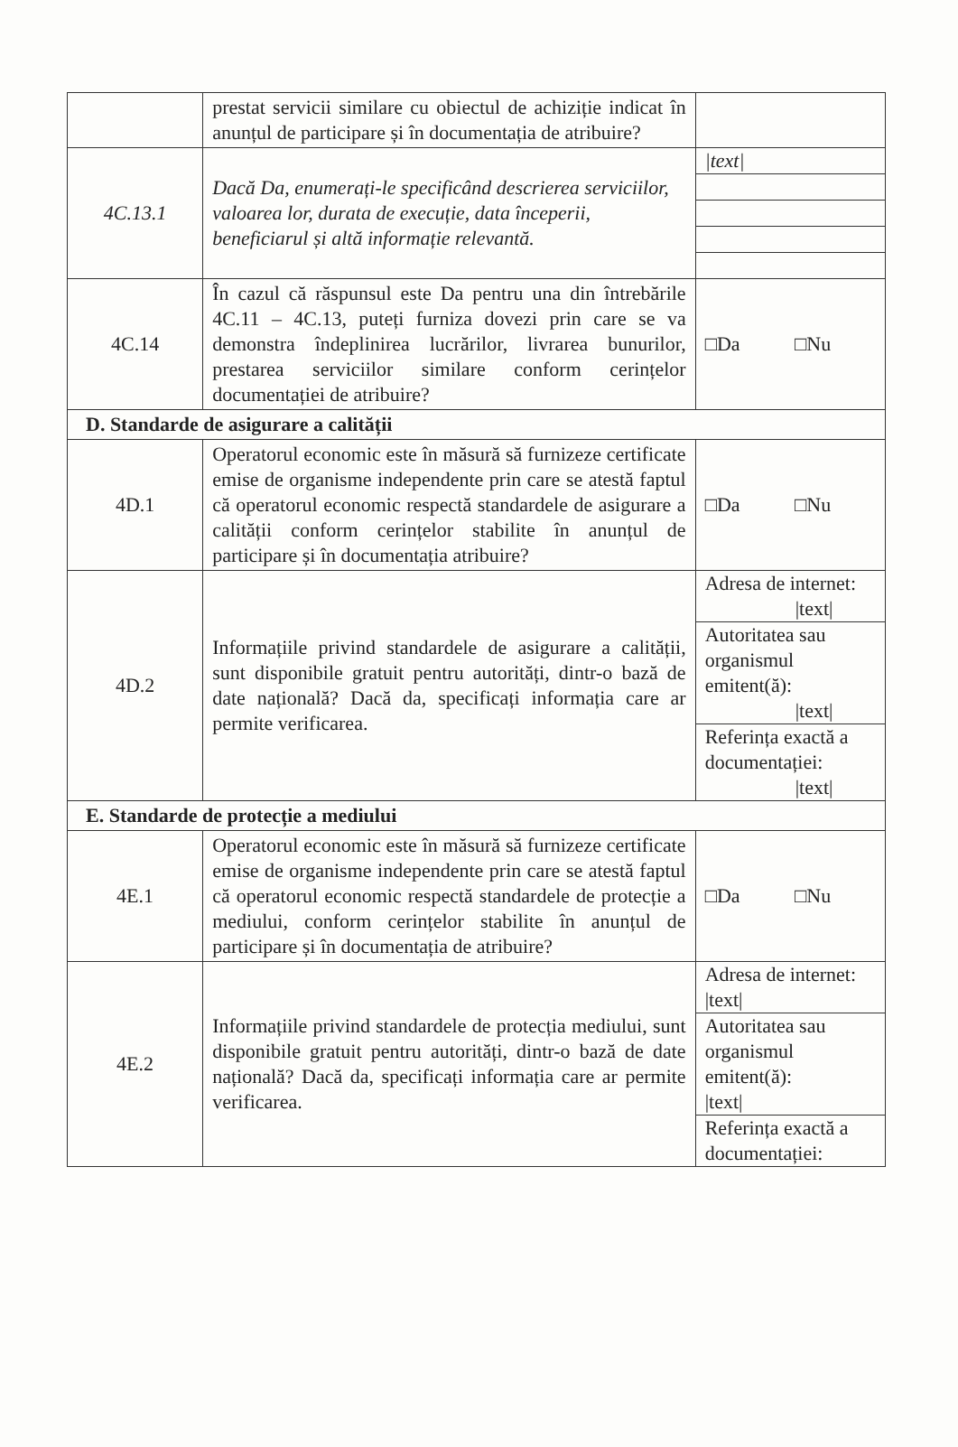| | prestat servicii similare cu obiectul de achiziție indicat în anunțul de participare și în documentația de atribuire? | |
| 4C.13.1 | Dacă Da, enumerați-le specificând descrierea serviciilor, valoarea lor, durata de execuție, data începerii, beneficiarul și altă informație relevantă. | / /text/ / |
| 4C.14 | În cazul că răspunsul este Da pentru una din întrebările 4C.11 – 4C.13, puteți furniza dovezi prin care se va demonstra îndeplinirea lucrărilor, livrarea bunurilor, prestarea serviciilor similare conform cerințelor documentației de atribuire? | □Da □Nu |
| D. Standarde de asigurare a calității | | |
| 4D.1 | Operatorul economic este în măsură să furnizeze certificate emise de organisme independente prin care se atestă faptul că operatorul economic respectă standardele de asigurare a calității conform cerințelor stabilite în anunțul de participare și în documentația atribuire? | □Da □Nu |
| 4D.2 | Informațiile privind standardele de asigurare a calității, sunt disponibile gratuit pentru autorități, dintr-o bază de date națională? Dacă da, specificați informația care ar permite verificarea. | / Adresa de internet: /text/ / / Autoritatea sau organismul emitent(ă): /text/ / / Referința exactă a documentației: /text/ / |
| E. Standarde de protecție a mediului | | |
| 4E.1 | Operatorul economic este în măsură să furnizeze certificate emise de organisme independente prin care se atestă faptul că operatorul economic respectă standardele de protecție a mediului, conform cerințelor stabilite în anunțul de participare și în documentația de atribuire? | □Da □Nu |
| 4E.2 | Informațiile privind standardele de protecția mediului, sunt disponibile gratuit pentru autorități, dintr-o bază de date națională? Dacă da, specificați informația care ar permite verificarea. | / Adresa de internet: /text/ / / Autoritatea sau organismul emitent(ă): /text/ / / Referința exactă a documentației: / |